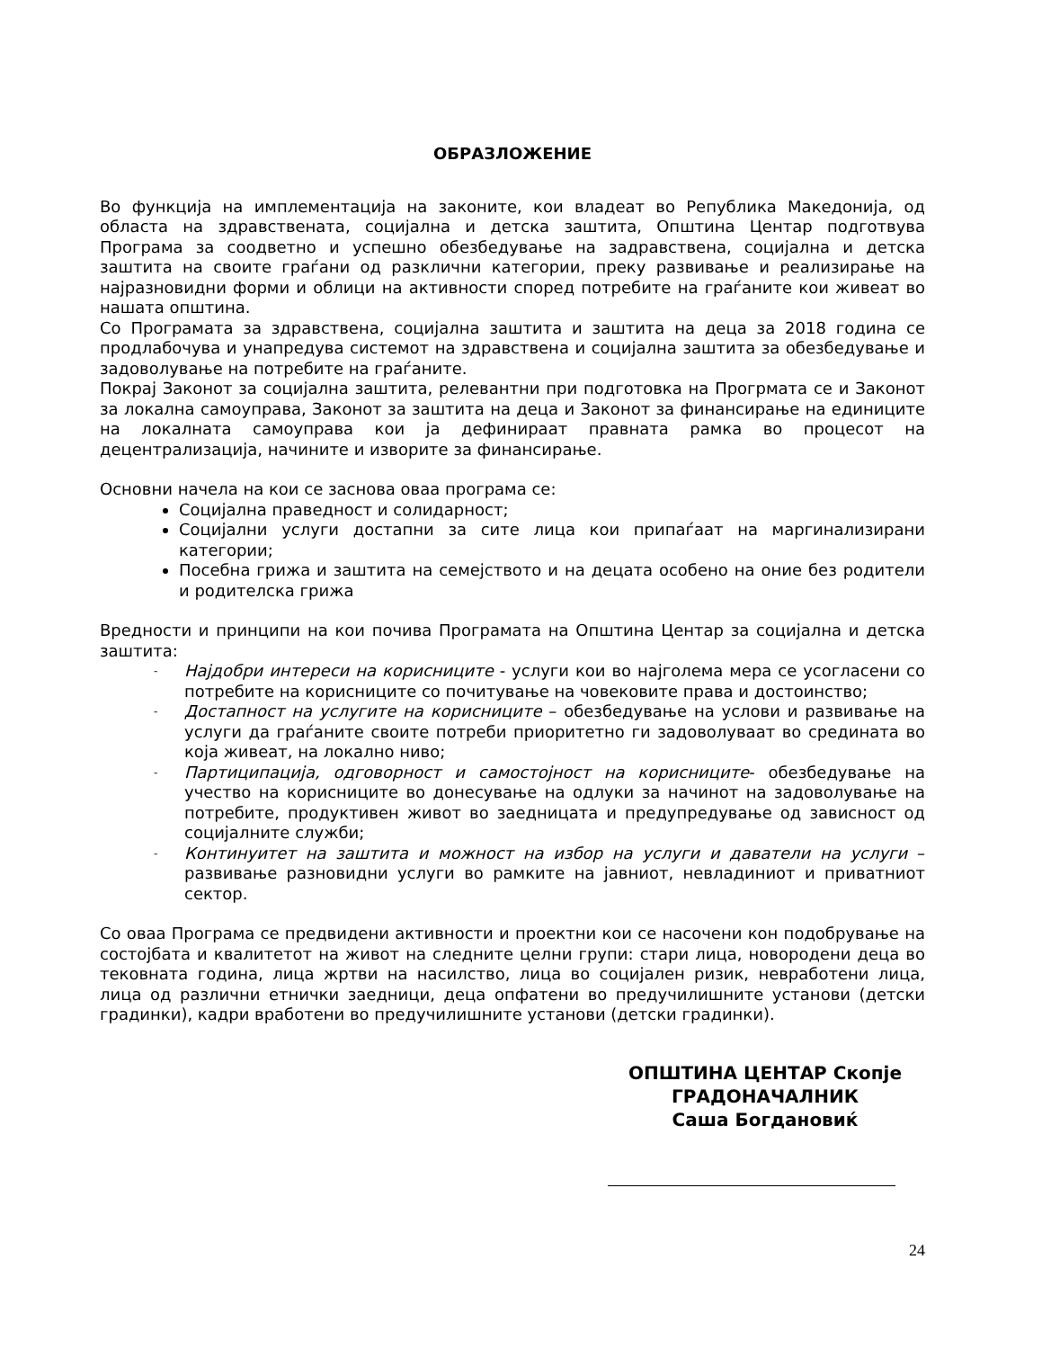ОБРАЗЛОЖЕНИЕ
Во функција на имплементација на законите, кои владеат во Република Македонија, од областа на здравствената, социјална и детска заштита, Општина Центар подготвува Програма за соодветно и успешно обезбедување на задравствена, социјална и детска заштита на своите граѓани од разклични категории, преку развивање и реализирање на најразновидни форми и облици на активности според потребите на граѓаните кои живеат во нашата општина.
Со Програмата за здравствена, социјална заштита и заштита на деца за 2018 година се продлабочува и унапредува системот на здравствена и социјална заштита за обезбедување и задоволување на потребите на граѓаните.
Покрај Законот за социјална заштита, релевантни при подготовка на Прогрмата се и Законот за локална самоуправа, Законот за заштита на деца и Законот за финансирање на единиците на локалната самоуправа кои ја дефинираат правната рамка во процесот на децентрализација, начините и изворите за финансирање.
Основни начела на кои се заснова оваа програма се:
Социјална праведност и солидарност;
Социјални услуги достапни за сите лица кои припаѓаат на маргинализирани категории;
Посебна грижа и заштита на семејството и на децата особено на оние без родители и родителска грижа
Вредности и принципи на кои почива Програмата на Општина Центар за социјална и детска заштита:
- Најдобри интереси на корисниците - услуги кои во најголема мера се усогласени со потребите на корисниците со почитување на човековите права и достоинство;
- Достапност на услугите на корисниците – обезбедување на услови и развивање на услуги да граѓаните своите потреби приоритетно ги задоволуваат во средината во која живеат, на локално ниво;
- Партиципација, одговорност и самостојност на корисниците- обезбедување на учество на корисниците во донесување на одлуки за начинот на задоволување на потребите, продуктивен живот во заедницата и предупредување од зависност од социјалните служби;
- Континуитет на заштита и можност на избор на услуги и даватели на услуги – развивање разновидни услуги во рамките на јавниот, невладиниот и приватниот сектор.
Со оваа Програма се предвидени активности и проектни кои се насочени кон подобрување на состојбата и квалитетот на живот на следните целни групи: стари лица, новородени деца во тековната година, лица жртви на насилство, лица во социјален ризик, невработени лица, лица од различни етнички заедници, деца опфатени во предучилишните установи (детски градинки), кадри вработени во предучилишните установи (детски градинки).
ОПШТИНА ЦЕНТАР Скопје
ГРАДОНАЧАЛНИК
Саша Богдановиќ
24